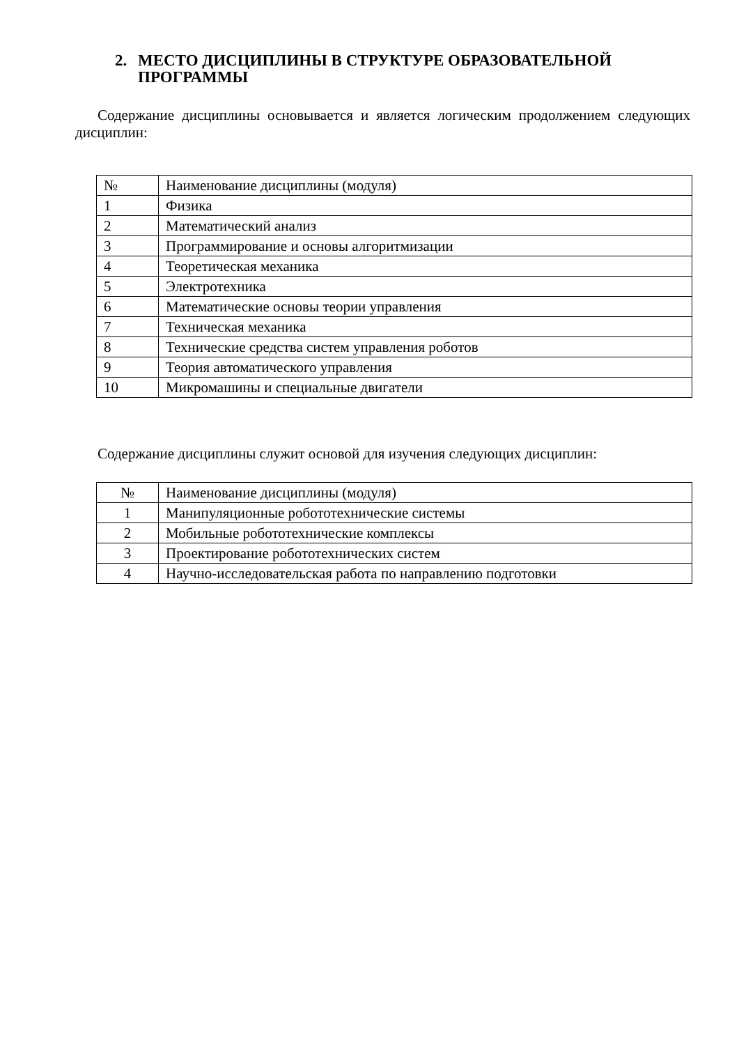2. МЕСТО ДИСЦИПЛИНЫ В СТРУКТУРЕ ОБРАЗОВАТЕЛЬНОЙ ПРОГРАММЫ
Содержание дисциплины основывается и является логическим продолжением следующих дисциплин:
| № | Наименование дисциплины (модуля) |
| 1 | Физика |
| 2 | Математический анализ |
| 3 | Программирование и основы алгоритмизации |
| 4 | Теоретическая механика |
| 5 | Электротехника |
| 6 | Математические основы теории управления |
| 7 | Техническая механика |
| 8 | Технические средства систем управления роботов |
| 9 | Теория автоматического управления |
| 10 | Микромашины и специальные двигатели |
Содержание дисциплины служит основой для изучения следующих дисциплин:
| № | Наименование дисциплины (модуля) |
| 1 | Манипуляционные робототехнические системы |
| 2 | Мобильные робототехнические комплексы |
| 3 | Проектирование робототехнических систем |
| 4 | Научно-исследовательская работа по направлению подготовки |